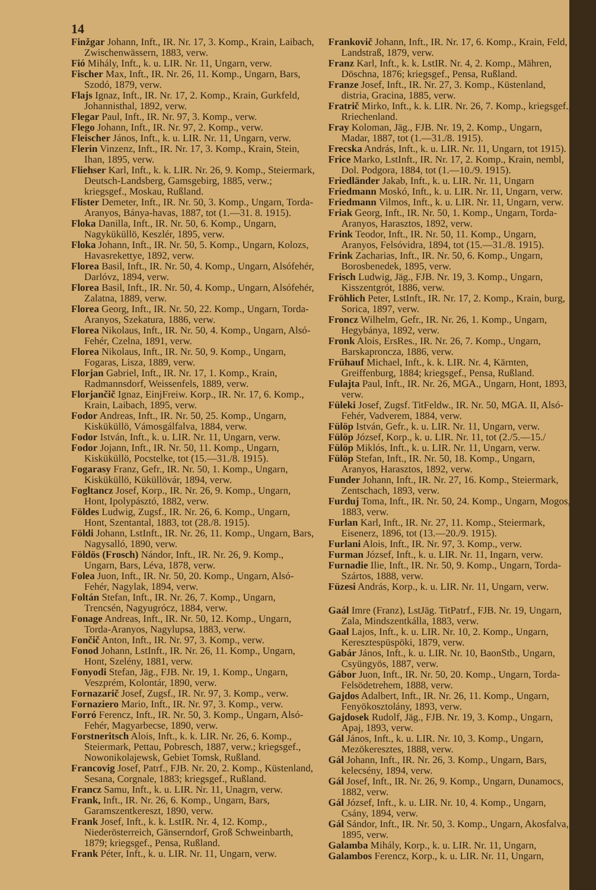14
Finžgar Johann, Inft., IR. Nr. 17, 3. Komp., Krain, Laibach, Zwischenwässern, 1883, verw.
Fió Mihály, Inft., k. u. LIR. Nr. 11, Ungarn, verw.
Fischer Max, Inft., IR. Nr. 26, 11. Komp., Ungarn, Bars, Szodó, 1879, verw.
Flajs Ignaz, Inft., IR. Nr. 17, 2. Komp., Krain, Gurkfeld, Johannisthal, 1892, verw.
Flegar Paul, Inft., IR. Nr. 97, 3. Komp., verw.
Flego Johann, Inft., IR. Nr. 97, 2. Komp., verw.
Fleischer János, Inft., k. u. LIR. Nr. 11, Ungarn, verw.
Flerin Vinzenz, Inft., IR. Nr. 17, 3. Komp., Krain, Stein, Ihan, 1895, verw.
Fliehser Karl, Inft., k. k. LIR. Nr. 26, 9. Komp., Steiermark, Deutsch-Landsberg, Gamsgebirg, 1885, verw.; kriegsgef., Moskau, Rußland.
Flister Demeter, Inft., IR. Nr. 50, 3. Komp., Ungarn, Torda-Aranyos, Bánya-havas, 1887, tot (1.—31. 8. 1915).
Floka Danilla, Inft., IR. Nr. 50, 6. Komp., Ungarn, Nagyküküllö, Keszlér, 1895, verw.
Floka Johann, Inft., IR. Nr. 50, 5. Komp., Ungarn, Kolozs, Havasrekettye, 1892, verw.
Florea Basil, Inft., IR. Nr. 50, 4. Komp., Ungarn, Alsófehér, Darlóvz, 1894, verw.
Florea Basil, Inft., IR. Nr. 50, 4. Komp., Ungarn, Alsófehér, Zalatna, 1889, verw.
Florea Georg, Inft., IR. Nr. 50, 22. Komp., Ungarn, Torda-Aranyos, Szekatura, 1886, verw.
Florea Nikolaus, Inft., IR. Nr. 50, 4. Komp., Ungarn, Alsó-Fehér, Czelna, 1891, verw.
Florea Nikolaus, Inft., IR. Nr. 50, 9. Komp., Ungarn, Fogaras, Lisza, 1889, verw.
Florjan Gabriel, Inft., IR. Nr. 17, 1. Komp., Krain, Radmannsdorf, Weissenfels, 1889, verw.
Florjančič Ignaz, EinjFreiw. Korp., IR. Nr. 17, 6. Komp., Krain, Laibach, 1895, verw.
Fodor Andreas, Inft., IR. Nr. 50, 25. Komp., Ungarn, Kisküküllö, Vámosgálfalva, 1884, verw.
Fodor István, Inft., k. u. LIR. Nr. 11, Ungarn, verw.
Fodor Jojann, Inft., IR. Nr. 50, 11. Komp., Ungarn, Kisküküllö, Pocstelke, tot (15.—31./8. 1915).
Fogarasy Franz, Gefr., IR. Nr. 50, 1. Komp., Ungarn, Kisküküllö, Küküllövár, 1894, verw.
Fogltancz Josef, Korp., IR. Nr. 26, 9. Komp., Ungarn, Hont, Ipolypásztó, 1882, verw.
Földes Ludwig, Zugsf., IR. Nr. 26, 6. Komp., Ungarn, Hont, Szentantal, 1883, tot (28./8. 1915).
Földi Johann, LstInft., IR. Nr. 26, 11. Komp., Ungarn, Bars, Nagysalló, 1890, verw.
Földös (Frosch) Nándor, Inft., IR. Nr. 26, 9. Komp., Ungarn, Bars, Léva, 1878, verw.
Folea Juon, Inft., IR. Nr. 50, 20. Komp., Ungarn, Alsó-Fehér, Nagylak, 1894, verw.
Foltán Stefan, Inft., IR. Nr. 26, 7. Komp., Ungarn, Trencsén, Nagyugrócz, 1884, verw.
Fonage Andreas, Inft., IR. Nr. 50, 12. Komp., Ungarn, Torda-Aranyos, Nagylupsa, 1883, verw.
Fončič Anton, Inft., IR. Nr. 97, 3. Komp., verw.
Fonod Johann, LstInft., IR. Nr. 26, 11. Komp., Ungarn, Hont, Szelény, 1881, verw.
Fonyodi Stefan, Jäg., FJB. Nr. 19, 1. Komp., Ungarn, Veszprém, Kolontár, 1890, verw.
Fornazarič Josef, Zugsf., IR. Nr. 97, 3. Komp., verw.
Fornaziero Mario, Inft., IR. Nr. 97, 3. Komp., verw.
Forró Ferencz, Inft., IR. Nr. 50, 3. Komp., Ungarn, Alsó-Fehér, Magyarbecse, 1890, verw.
Forstneritsch Alois, Inft., k. k. LIR. Nr. 26, 6. Komp., Steiermark, Pettau, Pobresch, 1887, verw.; kriegsgef., Nowonikolajewsk, Gebiet Tomsk, Rußland.
Francovig Josef, Patrf., FJB. Nr. 20, 2. Komp., Küstenland, Sesana, Corgnale, 1883; kriegsgef., Rußland.
Francz Samu, Inft., k. u. LIR. Nr. 11, Unagrn, verw.
Frank, Inft., IR. Nr. 26, 6. Komp., Ungarn, Bars, Garamszentkereszt, 1890, verw.
Frank Josef, Inft., k. k. LstIR. Nr. 4, 12. Komp., Niederösterreich, Gänserndorf, Groß Schweinbarth, 1879; kriegsgef., Pensa, Rußland.
Frank Péter, Inft., k. u. LIR. Nr. 11, Ungarn, verw.
Frankovič Johann, Inft., IR. Nr. 17, 6. Komp., Krain, Feld, Landstraß, 1879, verw.
Franz Karl, Inft., k. k. LstIR. Nr. 4, 2. Komp., Mähren, Döschna, 1876; kriegsgef., Pensa, Rußland.
Franze Josef, Inft., IR. Nr. 27, 3. Komp., Küstenland, distria, Gracina, 1885, verw.
Fratrič Mirko, Inft., k. k. LIR. Nr. 26, 7. Komp., kriegsgef., Rriechenland.
Fray Koloman, Jäg., FJB. Nr. 19, 2. Komp., Ungarn, Madar, 1887, tot (1.—31./8. 1915).
Frecska András, Inft., k. u. LIR. Nr. 11, Ungarn, tot 1915).
Frice Marko, LstInft., IR. Nr. 17, 2. Komp., Krain, nembl, Dol. Podgora, 1884, tot (1.—10./9. 1915).
Friedländer Jakab, Inft., k. u. LIR. Nr. 11, Ungarn
Friedmann Moskó, Inft., k. u. LIR. Nr. 11, Ungarn, verw.
Friedmann Vilmos, Inft., k. u. LIR. Nr. 11, Ungarn, verw.
Friak Georg, Inft., IR. Nr. 50, 1. Komp., Ungarn, Torda-Aranyos, Harasztos, 1892, verw.
Frink Teodor, Inft., IR. Nr. 50, 11. Komp., Ungarn, Aranyos, Felsóvidra, 1894, tot (15.—31./8. 1915).
Frink Zacharias, Inft., IR. Nr. 50, 6. Komp., Ungarn, Borosbenedek, 1895, verw.
Frisch Ludwig, Jäg., FJB. Nr. 19, 3. Komp., Ungarn, Kisszentgrót, 1886, verw.
Fröhlich Peter, LstInft., IR. Nr. 17, 2. Komp., Krain, burg, Sorica, 1897, verw.
Froncz Wilhelm, Gefr., IR. Nr. 26, 1. Komp., Ungarn, Hegybánya, 1892, verw.
Fronk Alois, ErsRes., IR. Nr. 26, 7. Komp., Ungarn, Barskaproncza, 1886, verw.
Frühauf Michael, Inft., k. k. LIR. Nr. 4, Kärnten, Greiffenburg, 1884; kriegsgef., Pensa, Rußland.
Fulajta Paul, Inft., IR. Nr. 26, MGA., Ungarn, Hont, 1893, verw.
Füleki Josef, Zugsf. TitFeldw., IR. Nr. 50, MGA. II, Alsó-Fehér, Vadverem, 1884, verw.
Fülöp István, Gefr., k. u. LIR. Nr. 11, Ungarn, verw.
Fülöp József, Korp., k. u. LIR. Nr. 11, tot (2./5.—15./
Fülöp Miklós, Inft., k. u. LIR. Nr. 11, Ungarn, verw.
Fülöp Stefan, Inft., IR. Nr. 50, 18. Komp., Ungarn, Aranyos, Harasztos, 1892, verw.
Funder Johann, Inft., IR. Nr. 27, 16. Komp., Steiermark, Zentschach, 1893, verw.
Furduj Toma, Inft., IR. Nr. 50, 24. Komp., Ungarn, Mogos, 1883, verw.
Furlan Karl, Inft., IR. Nr. 27, 11. Komp., Steiermark, Eisenerz, 1896, tot (13.—20./9. 1915).
Furlani Alois, Inft., IR. Nr. 97, 3. Komp., verw.
Furman József, Inft., k. u. LIR. Nr. 11, Ingarn, verw.
Furnadie Ilie, Inft., IR. Nr. 50, 9. Komp., Ungarn, Torda-Szártos, 1888, verw.
Füzesi András, Korp., k. u. LIR. Nr. 11, Ungarn, verw.
Gaál Imre (Franz), LstJäg. TitPatrf., FJB. Nr. 19, Ungarn, Zala, Mindszentkálla, 1883, verw.
Gaal Lajos, Inft., k. u. LIR. Nr. 10, 2. Komp., Ungarn, Keresztespüspöki, 1879, verw.
Gabár János, Inft., k. u. LIR. Nr. 10, BaonStb., Ungarn, Csyüngyös, 1887, verw.
Gábor Juon, Inft., IR. Nr. 50, 20. Komp., Ungarn, Torda-Felsödetrehem, 1888, verw.
Gajdos Adalbert, Inft., IR. Nr. 26, 11. Komp., Ungarn, Fenyökosztolány, 1893, verw.
Gajdosek Rudolf, Jäg., FJB. Nr. 19, 3. Komp., Ungarn, Apaj, 1893, verw.
Gál János, Inft., k. u. LIR. Nr. 10, 3. Komp., Ungarn, Mezökeresztes, 1888, verw.
Gál Johann, Inft., IR. Nr. 26, 3. Komp., Ungarn, Bars, kelecsény, 1894, verw.
Gál Josef, Inft., IR. Nr. 26, 9. Komp., Ungarn, Dunamocs, 1882, verw.
Gál József, Inft., k. u. LIR. Nr. 10, 4. Komp., Ungarn, Csány, 1894, verw.
Gál Sándor, Inft., IR. Nr. 50, 3. Komp., Ungarn, Akosfalva, 1895, verw.
Galamba Mihály, Korp., k. u. LIR. Nr. 11, Ungarn,
Galambos Ferencz, Korp., k. u. LIR. Nr. 11, Ungarn,